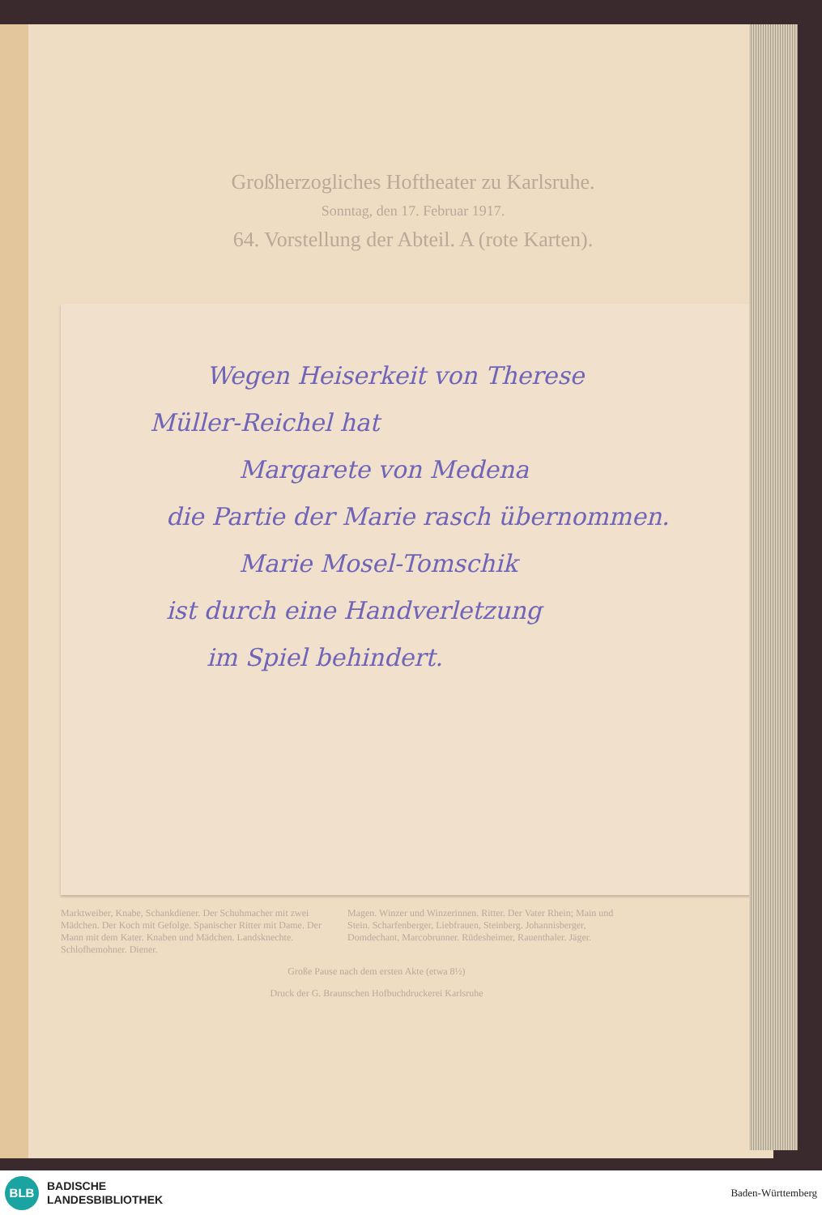Großherzogliches Hoftheater zu Karlsruhe.
Sonntag, den 17. Februar 1917.
64. Vorstellung der Abteil. A (rote Karten).
Wegen Heiserkeit von Therese
Müller-Reichel hat
Margarete von Medena
die Partie der Marie rasch übernommen.
Marie Mosel-Tomschik
ist durch eine Handverletzung
im Spiel behindert.
Marktweiber, Knabe, Schankdiener. Der Schuhmacher mit zwei Mädchen. Der Koch mit Gefolge. Spanischer Ritter mit Dame. Der Mann mit dem Kater. Knaben und Mädchen. Landsknechte. Schlofhemohner. Diener.
Magen. Winzer und Winzerinnen. Ritter. Der Vater Rhein; Main und Stein. Scharfenberger, Liebfrauen, Steinberg. Johannisberger, Domdechant, Marcobrunner. Rüdesheimer, Rauenthaler. Jäger.
Große Pause nach dem ersten Akte (etwa 8½)
Druck der G. Braunschen Hofbuchdruckerei Karlsruhe
BLB
BADISCHE
LANDESBIBLIOTHEK
Baden-Württemberg